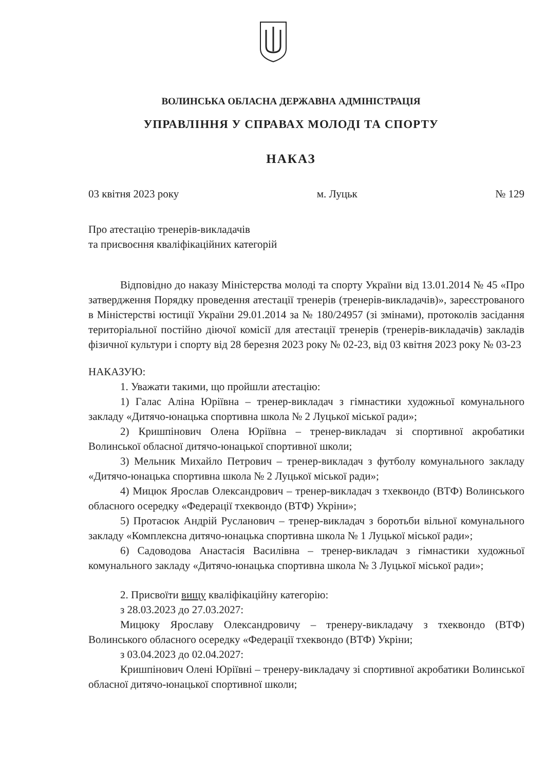ВОЛИНСЬКА ОБЛАСНА ДЕРЖАВНА АДМІНІСТРАЦІЯ
УПРАВЛІННЯ У СПРАВАХ МОЛОДІ ТА СПОРТУ
НАКАЗ
03 квітня 2023 року м. Луцьк № 129
Про атестацію тренерів-викладачів
та присвоєння кваліфікаційних категорій
Відповідно до наказу Міністерства молоді та спорту України від 13.01.2014 № 45 «Про затвердження Порядку проведення атестації тренерів (тренерів-викладачів)», зареєстрованого в Міністерстві юстиції України 29.01.2014 за № 180/24957 (зі змінами), протоколів засідання територіальної постійно діючої комісії для атестації тренерів (тренерів-викладачів) закладів фізичної культури і спорту від 28 березня 2023 року № 02-23, від 03 квітня 2023 року № 03-23
НАКАЗУЮ:
1. Уважати такими, що пройшли атестацію:
1) Галас Аліна Юріївна – тренер-викладач з гімнастики художньої комунального закладу «Дитячо-юнацька спортивна школа № 2 Луцької міської ради»;
2) Кришпінович Олена Юріївна – тренер-викладач зі спортивної акробатики Волинської обласної дитячо-юнацької спортивної школи;
3) Мельник Михайло Петрович – тренер-викладач з футболу комунального закладу «Дитячо-юнацька спортивна школа № 2 Луцької міської ради»;
4) Мицюк Ярослав Олександрович – тренер-викладач з тхеквондо (ВТФ) Волинського обласного осередку «Федерації тхеквондо (ВТФ) Укріни»;
5) Протасюк Андрій Русланович – тренер-викладач з боротьби вільної комунального закладу «Комплексна дитячо-юнацька спортивна школа № 1 Луцької міської ради»;
6) Садоводова Анастасія Василівна – тренер-викладач з гімнастики художньої комунального закладу «Дитячо-юнацька спортивна школа № 3 Луцької міської ради»;
2. Присвоїти вищу кваліфікаційну категорію:
з 28.03.2023 до 27.03.2027:
Мицюку Ярославу Олександровичу – тренеру-викладачу з тхеквондо (ВТФ) Волинського обласного осередку «Федерації тхеквондо (ВТФ) Укріни;
з 03.04.2023 до 02.04.2027:
Кришпінович Олені Юріївні – тренеру-викладачу зі спортивної акробатики Волинської обласної дитячо-юнацької спортивної школи;